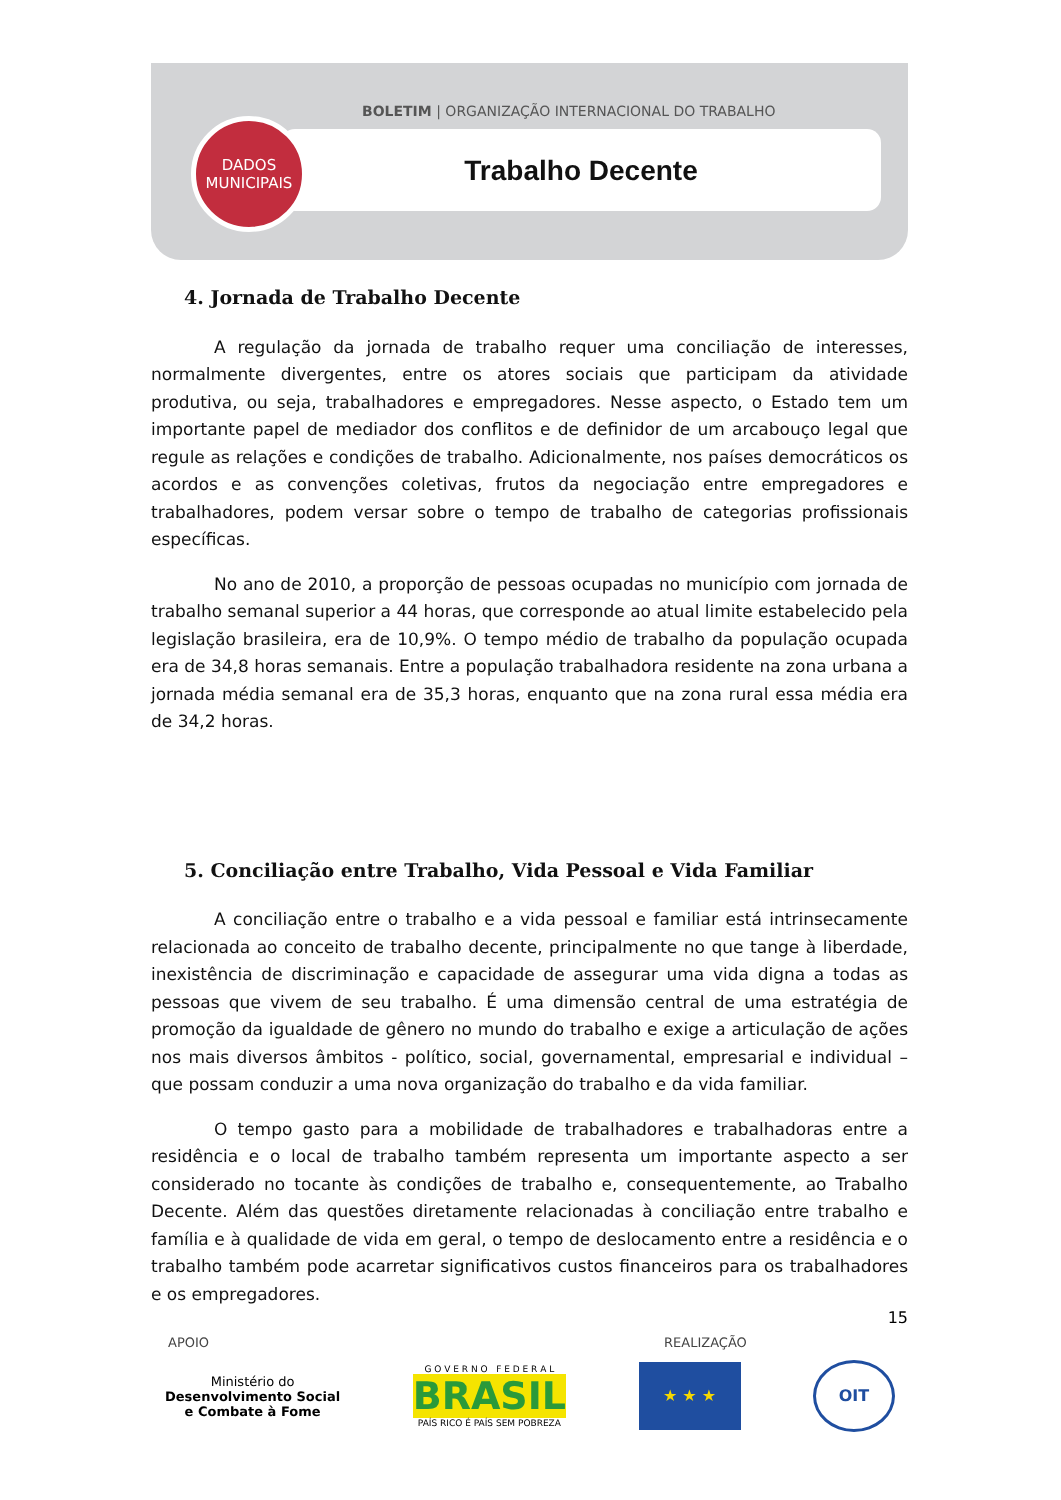BOLETIM | ORGANIZAÇÃO INTERNACIONAL DO TRABALHO
Trabalho Decente
DADOS
MUNICIPAIS
4. Jornada de Trabalho Decente
A regulação da jornada de trabalho requer uma conciliação de interesses, normalmente divergentes, entre os atores sociais que participam da atividade produtiva, ou seja, trabalhadores e empregadores. Nesse aspecto, o Estado tem um importante papel de mediador dos conflitos e de definidor de um arcabouço legal que regule as relações e condições de trabalho. Adicionalmente, nos países democráticos os acordos e as convenções coletivas, frutos da negociação entre empregadores e trabalhadores, podem versar sobre o tempo de trabalho de categorias profissionais específicas.
No ano de 2010, a proporção de pessoas ocupadas no município com jornada de trabalho semanal superior a 44 horas, que corresponde ao atual limite estabelecido pela legislação brasileira, era de 10,9%. O tempo médio de trabalho da população ocupada era de 34,8 horas semanais. Entre a população trabalhadora residente na zona urbana a jornada média semanal era de 35,3 horas, enquanto que na zona rural essa média era de 34,2 horas.
5. Conciliação entre Trabalho, Vida Pessoal e Vida Familiar
A conciliação entre o trabalho e a vida pessoal e familiar está intrinsecamente relacionada ao conceito de trabalho decente, principalmente no que tange à liberdade, inexistência de discriminação e capacidade de assegurar uma vida digna a todas as pessoas que vivem de seu trabalho. É uma dimensão central de uma estratégia de promoção da igualdade de gênero no mundo do trabalho e exige a articulação de ações nos mais diversos âmbitos - político, social, governamental, empresarial e individual – que possam conduzir a uma nova organização do trabalho e da vida familiar.
O tempo gasto para a mobilidade de trabalhadores e trabalhadoras entre a residência e o local de trabalho também representa um importante aspecto a ser considerado no tocante às condições de trabalho e, consequentemente, ao Trabalho Decente. Além das questões diretamente relacionadas à conciliação entre trabalho e família e à qualidade de vida em geral, o tempo de deslocamento entre a residência e o trabalho também pode acarretar significativos custos financeiros para os trabalhadores e os empregadores.
15
APOIO REALIZAÇÃO
Ministério do
Desenvolvimento Social
e Combate à Fome
G O V E R N O F E D E R A L
BRASIL
PAÍS RICO É PAÍS SEM POBREZA
★ ★ ★
OIT